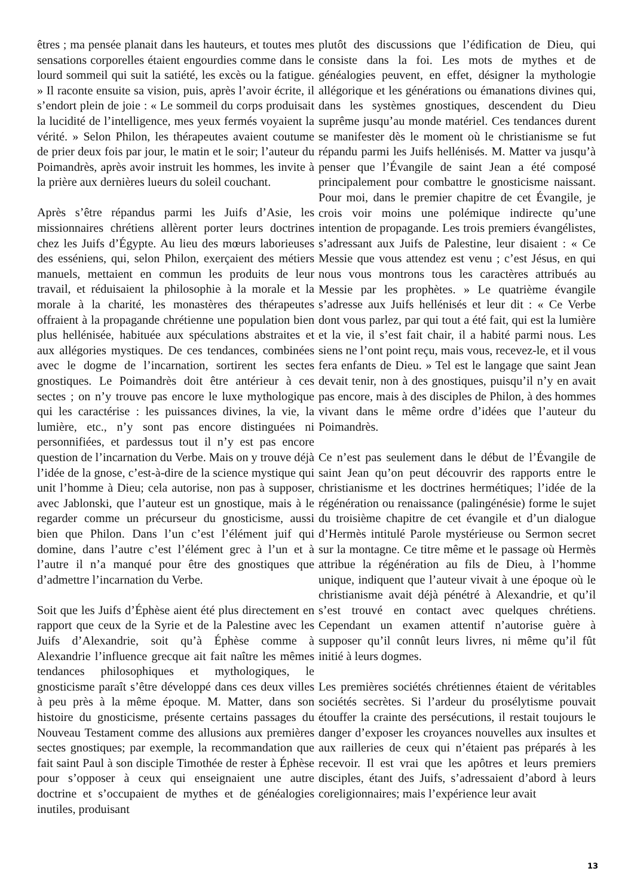êtres ; ma pensée planait dans les hauteurs, et toutes mes sensations corporelles étaient engourdies comme dans le lourd sommeil qui suit la satiété, les excès ou la fatigue. » Il raconte ensuite sa vision, puis, après l’avoir écrite, il s’endort plein de joie : « Le sommeil du corps produisait la lucidité de l’intelligence, mes yeux fermés voyaient la vérité. » Selon Philon, les thérapeutes avaient coutume de prier deux fois par jour, le matin et le soir; l’auteur du Poimandrès, après avoir instruit les hommes, les invite à la prière aux dernières lueurs du soleil couchant.
Après s’être répandus parmi les Juifs d’Asie, les missionnaires chrétiens allèrent porter leurs doctrines chez les Juifs d’Égypte. Au lieu des mœurs laborieuses des esséniens, qui, selon Philon, exerçaient des métiers manuels, mettaient en commun les produits de leur travail, et réduisaient la philosophie à la morale et la morale à la charité, les monastères des thérapeutes offraient à la propagande chrétienne une population bien plus hellénisée, habituée aux spéculations abstraites et aux allégories mystiques. De ces tendances, combinées avec le dogme de l’incarnation, sortirent les sectes gnostiques. Le Poimandrès doit être antérieur à ces sectes ; on n’y trouve pas encore le luxe mythologique qui les caractérise : les puissances divines, la vie, la lumière, etc., n’y sont pas encore distinguées ni personnifiées, et pardessus tout il n’y est pas encore question de l’incarnation du Verbe. Mais on y trouve déjà l’idée de la gnose, c’est-à-dire de la science mystique qui unit l’homme à Dieu; cela autorise, non pas à supposer, avec Jablonski, que l’auteur est un gnostique, mais à le regarder comme un précurseur du gnosticisme, aussi bien que Philon. Dans l’un c’est l’élément juif qui domine, dans l’autre c’est l’élément grec à l’un et à l’autre il n’a manqué pour être des gnostiques que d’admettre l’incarnation du Verbe.
Soit que les Juifs d’Éphèse aient été plus directement en rapport que ceux de la Syrie et de la Palestine avec les Juifs d’Alexandrie, soit qu’à Éphèse comme à Alexandrie l’influence grecque ait fait naître les mêmes tendances philosophiques et mythologiques, le gnosticisme paraît s’être développé dans ces deux villes à peu près à la même époque. M. Matter, dans son histoire du gnosticisme, présente certains passages du Nouveau Testament comme des allusions aux premières sectes gnostiques; par exemple, la recommandation que fait saint Paul à son disciple Timothée de rester à Éphèse pour s’opposer à ceux qui enseignaient une autre doctrine et s’occupaient de mythes et de généalogies inutiles, produisant
plutôt des discussions que l’édification de Dieu, qui consiste dans la foi. Les mots de mythes et de généalogies peuvent, en effet, désigner la mythologie allégorique et les générations ou émanations divines qui, dans les systèmes gnostiques, descendent du Dieu suprême jusqu’au monde matériel. Ces tendances durent se manifester dès le moment où le christianisme se fut répandu parmi les Juifs hellénisés. M. Matter va jusqu’à penser que l’Évangile de saint Jean a été composé principalement pour combattre le gnosticisme naissant. Pour moi, dans le premier chapitre de cet Évangile, je crois voir moins une polémique indirecte qu’une intention de propagande. Les trois premiers évangélistes, s’adressant aux Juifs de Palestine, leur disaient : « Ce Messie que vous attendez est venu ; c’est Jésus, en qui nous vous montrons tous les caractères attribués au Messie par les prophètes. » Le quatrième évangile s’adresse aux Juifs hellénisés et leur dit : « Ce Verbe dont vous parlez, par qui tout a été fait, qui est la lumière et la vie, il s’est fait chair, il a habité parmi nous. Les siens ne l’ont point reçu, mais vous, recevez-le, et il vous fera enfants de Dieu. » Tel est le langage que saint Jean devait tenir, non à des gnostiques, puisqu’il n’y en avait pas encore, mais à des disciples de Philon, à des hommes vivant dans le même ordre d’idées que l’auteur du Poimandrès.
Ce n’est pas seulement dans le début de l’Évangile de saint Jean qu’on peut découvrir des rapports entre le christianisme et les doctrines hermétiques; l’idée de la régénération ou renaissance (palingénésie) forme le sujet du troisième chapitre de cet évangile et d’un dialogue d’Hermès intitulé Parole mystérieuse ou Sermon secret sur la montagne. Ce titre même et le passage où Hermès attribue la régénération au fils de Dieu, à l’homme unique, indiquent que l’auteur vivait à une époque où le christianisme avait déjà pénétré à Alexandrie, et qu’il s’est trouvé en contact avec quelques chrétiens. Cependant un examen attentif n’autorise guère à supposer qu’il connût leurs livres, ni même qu’il fût initié à leurs dogmes.
Les premières sociétés chrétiennes étaient de véritables sociétés secrètes. Si l’ardeur du prosélytisme pouvait étouffer la crainte des persécutions, il restait toujours le danger d’exposer les croyances nouvelles aux insultes et aux railleries de ceux qui n’étaient pas préparés à les recevoir. Il est vrai que les apôtres et leurs premiers disciples, étant des Juifs, s’adressaient d’abord à leurs coreligionnaires; mais l’expérience leur avait
13